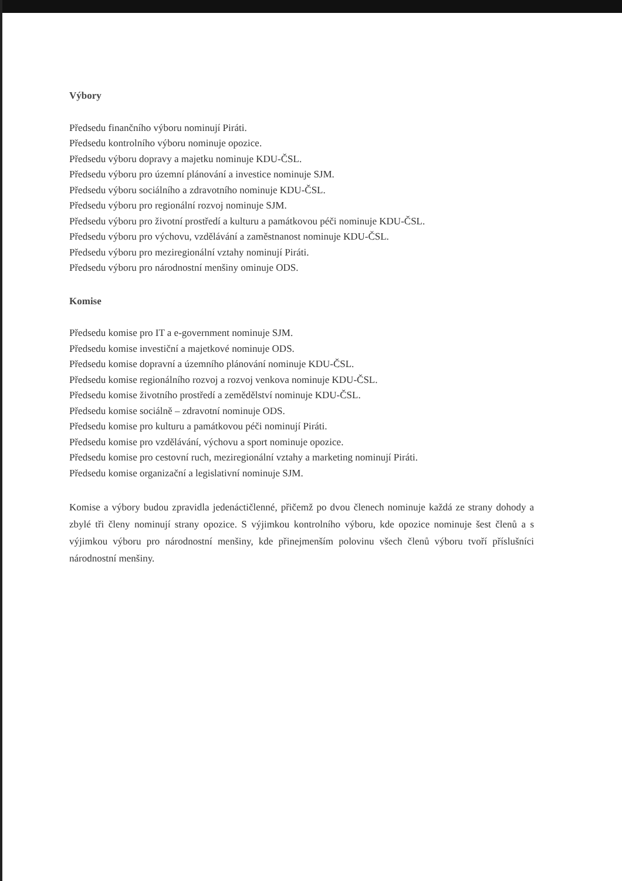Výbory
Předsedu finančního výboru nominují Piráti.
Předsedu kontrolního výboru nominuje opozice.
Předsedu výboru dopravy a majetku nominuje KDU-ČSL.
Předsedu výboru pro územní plánování a investice nominuje SJM.
Předsedu výboru sociálního a zdravotního nominuje KDU-ČSL.
Předsedu výboru pro regionální rozvoj nominuje SJM.
Předsedu výboru pro životní prostředí a kulturu a památkovou péči nominuje KDU-ČSL.
Předsedu výboru pro výchovu, vzdělávání a zaměstnanost nominuje KDU-ČSL.
Předsedu výboru pro meziregionální vztahy nominují Piráti.
Předsedu výboru pro národnostní menšiny ominuje ODS.
Komise
Předsedu komise pro IT a e-government nominuje SJM.
Předsedu komise investiční a majetkové nominuje ODS.
Předsedu komise dopravní a územního plánování nominuje KDU-ČSL.
Předsedu komise regionálního rozvoj a rozvoj venkova nominuje KDU-ČSL.
Předsedu komise životního prostředí a zemědělství nominuje KDU-ČSL.
Předsedu komise sociálně – zdravotní nominuje ODS.
Předsedu komise pro kulturu a památkovou péči nominují Piráti.
Předsedu komise pro vzdělávání, výchovu a sport nominuje opozice.
Předsedu komise pro cestovní ruch, meziregionální vztahy a marketing nominují Piráti.
Předsedu komise organizační a legislativní nominuje SJM.
Komise a výbory budou zpravidla jedenáctičlenné, přičemž po dvou členech nominuje každá ze strany dohody a zbylé tři členy nominují strany opozice. S výjimkou kontrolního výboru, kde opozice nominuje šest členů a s výjimkou výboru pro národnostní menšiny, kde přinejmenším polovinu všech členů výboru tvoří příslušníci národnostní menšiny.